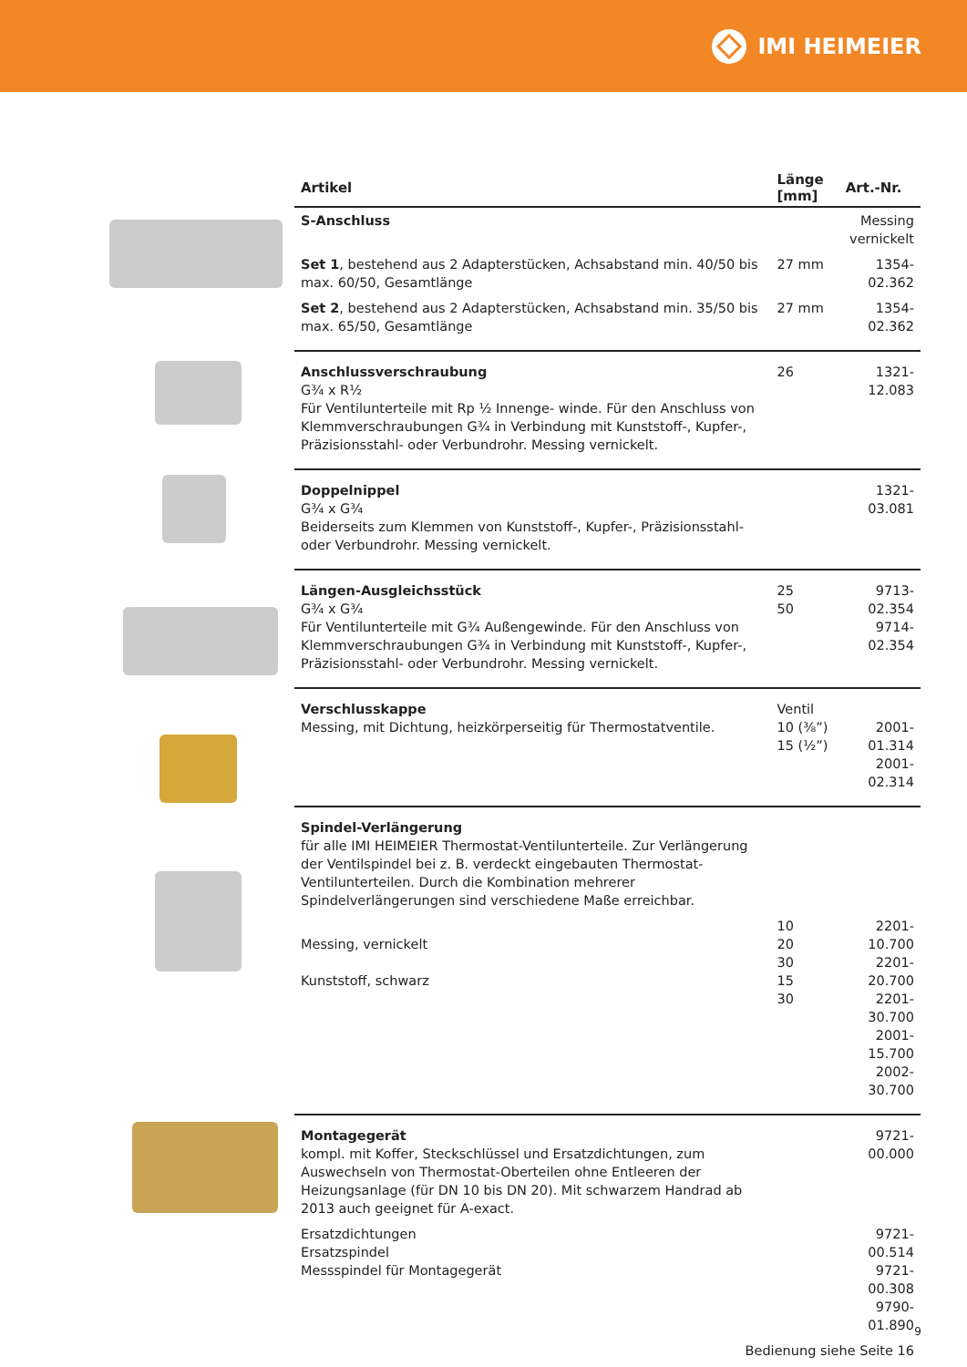IMI HEIMEIER
| Artikel | Länge [mm] | Art.-Nr. |
| --- | --- | --- |
| S-Anschluss | | Messing vernickelt |
| Set 1 , bestehend aus 2 Adapterstücken, Achsabstand min. 40/50 bis max. 60/50, Gesamtlänge | 27 mm | 1354-02.362 |
| Set 2 , bestehend aus 2 Adapterstücken, Achsabstand min. 35/50 bis max. 65/50, Gesamtlänge | 27 mm | 1354-02.362 |
| Anschlussverschraubung G¾ x R½ Für Ventilunterteile mit Rp ½ Innenge- winde. Für den Anschluss von Klemmverschraubungen G¾ in Verbindung mit Kunststoff-, Kupfer-, Präzisionsstahl- oder Verbundrohr. Messing vernickelt. | 26 | 1321-12.083 |
| Doppelnippel G¾ x G¾ Beiderseits zum Klemmen von Kunststoff-, Kupfer-, Präzisionsstahl- oder Verbundrohr. Messing vernickelt. | | 1321-03.081 |
| Längen-Ausgleichsstück G¾ x G¾ Für Ventilunterteile mit G¾ Außengewinde. Für den Anschluss von Klemmverschraubungen G¾ in Verbindung mit Kunststoff-, Kupfer-, Präzisionsstahl- oder Verbundrohr. Messing vernickelt. | 25 50 | 9713-02.354 9714-02.354 |
| Verschlusskappe Messing, mit Dichtung, heizkörperseitig für Thermostatventile. | Ventil 10 (⅜”) 15 (½”) | 2001-01.314 2001-02.314 |
| Spindel-Verlängerung für alle IMI HEIMEIER Thermostat-Ventilunterteile. Zur Verlängerung der Ventilspindel bei z. B. verdeckt eingebauten Thermostat-Ventilunterteilen. Durch die Kombination mehrerer Spindelverlängerungen sind verschiedene Maße erreichbar. | | |
| Messing, vernickelt Kunststoff, schwarz | 10 20 30 15 30 | 2201-10.700 2201-20.700 2201-30.700 2001-15.700 2002-30.700 |
| Montagegerät kompl. mit Koffer, Steckschlüssel und Ersatzdichtungen, zum Auswechseln von Thermostat-Oberteilen ohne Entleeren der Heizungsanlage (für DN 10 bis DN 20). Mit schwarzem Handrad ab 2013 auch geeignet für A-exact. | | 9721-00.000 |
| Ersatzdichtungen Ersatzspindel Messspindel für Montagegerät | | 9721-00.514 9721-00.308 9790-01.890 |
| Bedienung siehe Seite 16 | | |
9